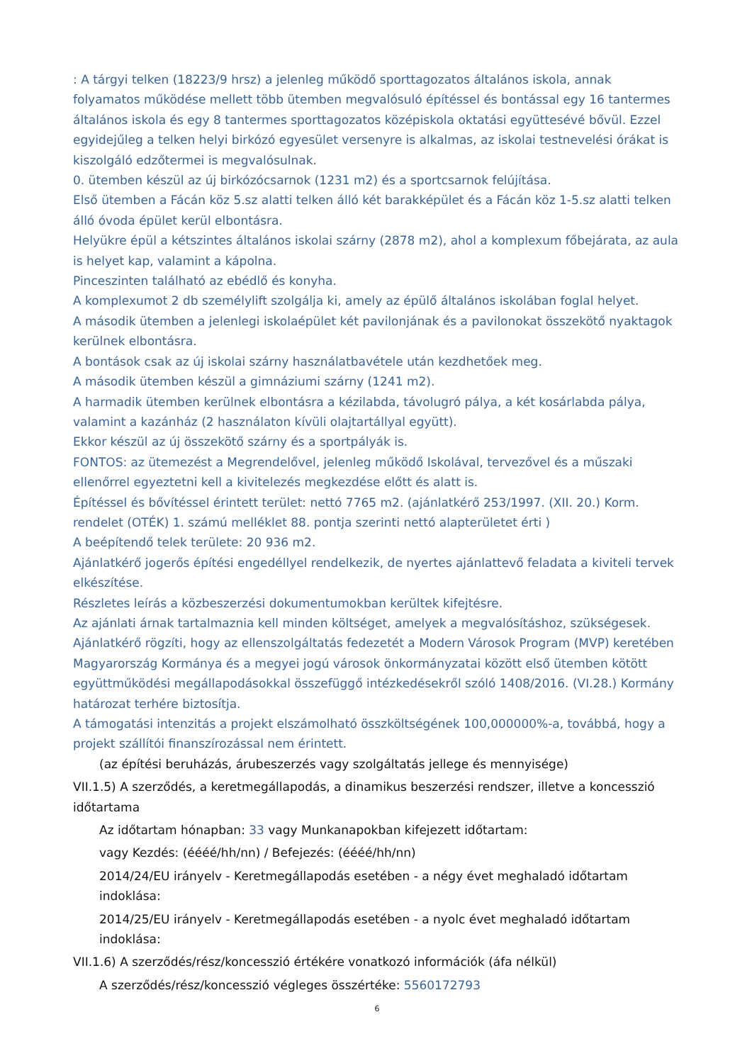: A tárgyi telken (18223/9 hrsz) a jelenleg működő sporttagozatos általános iskola, annak folyamatos működése mellett több ütemben megvalósuló építéssel és bontással egy 16 tantermes általános iskola és egy 8 tantermes sporttagozatos középiskola oktatási együttesévé bővül. Ezzel egyidejűleg a telken helyi birkózó egyesület versenyre is alkalmas, az iskolai testnevelési órákat is kiszolgáló edzőtermei is megvalósulnak.
0. ütemben készül az új birkózócsarnok (1231 m2) és a sportcsarnok felújítása.
Első ütemben a Fácán köz 5.sz alatti telken álló két barakképület és a Fácán köz 1-5.sz alatti telken álló óvoda épület kerül elbontásra.
Helyükre épül a kétszintes általános iskolai szárny (2878 m2), ahol a komplexum főbejárata, az aula is helyet kap, valamint a kápolna.
Pinceszinten található az ebédlő és konyha.
A komplexumot 2 db személylift szolgálja ki, amely az épülő általános iskolában foglal helyet.
A második ütemben a jelenlegi iskolaépület két pavilonjának és a pavilonokat összekötő nyaktagok kerülnek elbontásra.
A bontások csak az új iskolai szárny használatbavétele után kezdhetőek meg.
A második ütemben készül a gimnáziumi szárny (1241 m2).
A harmadik ütemben kerülnek elbontásra a kézilabda, távolugró pálya, a két kosárlabda pálya, valamint a kazánház (2 használaton kívüli olajtartállyal együtt).
Ekkor készül az új összekötő szárny és a sportpályák is.
FONTOS: az ütemezést a Megrendelővel, jelenleg működő Iskolával, tervezővel és a műszaki ellenőrrel egyeztetni kell a kivitelezés megkezdése előtt és alatt is.
Építéssel és bővítéssel érintett terület: nettó 7765 m2. (ajánlatkérő 253/1997. (XII. 20.) Korm. rendelet (OTÉK) 1. számú melléklet 88. pontja szerinti nettó alapterületet érti )
A beépítendő telek területe: 20 936 m2.
Ajánlatkérő jogerős építési engedéllyel rendelkezik, de nyertes ajánlattevő feladata a kiviteli tervek elkészítése.
Részletes leírás a közbeszerzési dokumentumokban kerültek kifejtésre.
Az ajánlati árnak tartalmaznia kell minden költséget, amelyek a megvalósításhoz, szükségesek.
Ajánlatkérő rögzíti, hogy az ellenszolgáltatás fedezetét a Modern Városok Program (MVP) keretében Magyarország Kormánya és a megyei jogú városok önkormányzatai között első ütemben kötött együttműködési megállapodásokkal összefüggő intézkedésekről szóló 1408/2016. (VI.28.) Kormány határozat terhére biztosítja.
A támogatási intenzitás a projekt elszámolható összköltségének 100,000000%-a, továbbá, hogy a projekt szállítói finanszírozással nem érintett.
(az építési beruházás, árubeszerzés vagy szolgáltatás jellege és mennyisége)
VII.1.5) A szerződés, a keretmegállapodás, a dinamikus beszerzési rendszer, illetve a koncesszió időtartama
Az időtartam hónapban: 33 vagy Munkanapokban kifejezett időtartam:
vagy Kezdés: (éééé/hh/nn) / Befejezés: (éééé/hh/nn)
2014/24/EU irányelv - Keretmegállapodás esetében - a négy évet meghaladó időtartam indoklása:
2014/25/EU irányelv - Keretmegállapodás esetében - a nyolc évet meghaladó időtartam indoklása:
VII.1.6) A szerződés/rész/koncesszió értékére vonatkozó információk (áfa nélkül)
A szerződés/rész/koncesszió végleges összértéke: 5560172793
6